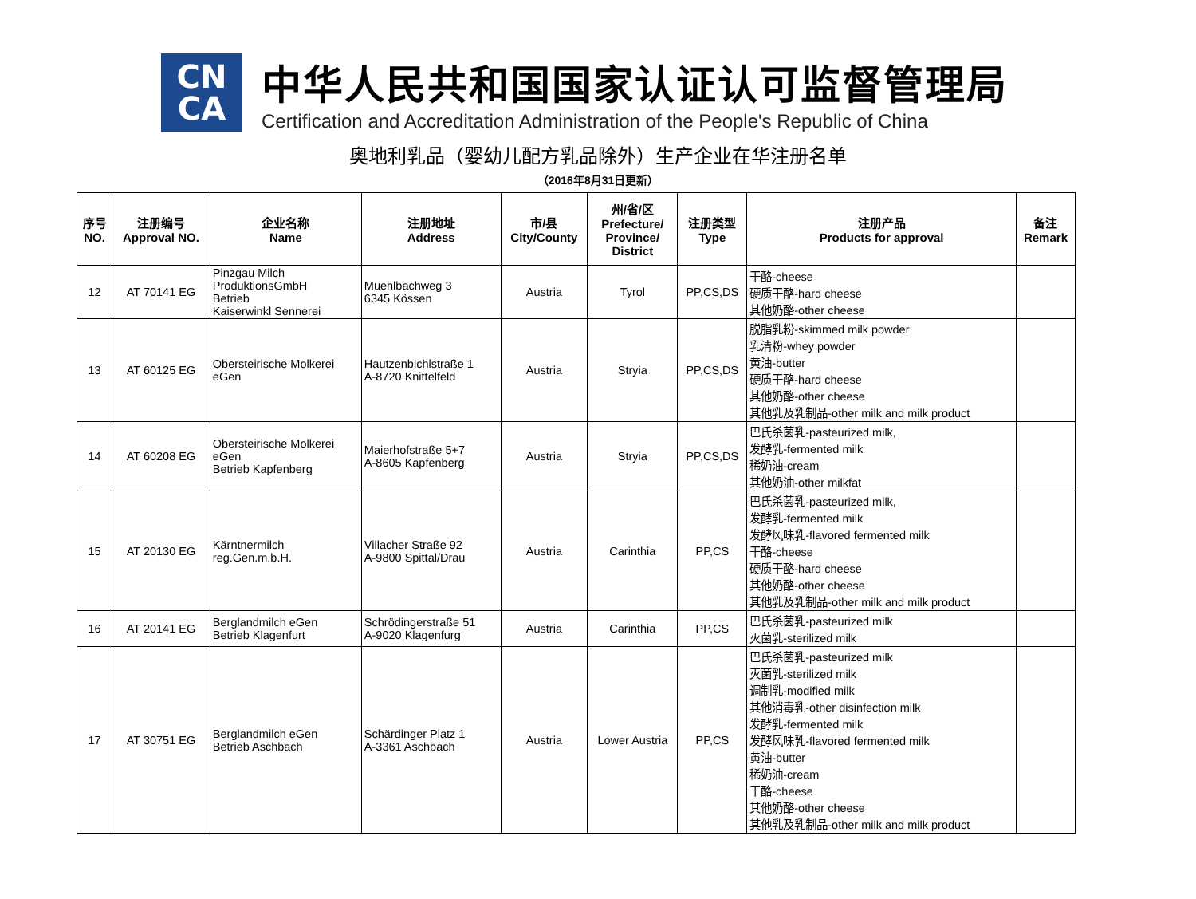CN
CA
中华人民共和国国家认证认可监督管理局
Certification and Accreditation Administration of the People's Republic of China
奥地利乳品（婴幼儿配方乳品除外）生产企业在华注册名单
（2016年8月31日更新）
| 序号 NO. | 注册编号 Approval NO. | 企业名称 Name | 注册地址 Address | 市/县 City/County | 州/省/区 Prefecture/ Province/ District | 注册类型 Type | 注册产品 Products for approval | 备注 Remark |
| --- | --- | --- | --- | --- | --- | --- | --- | --- |
| 12 | AT 70141 EG | Pinzgau Milch ProduktionsGmbH Betrieb Kaiserwinkl Sennerei | Muehlbachweg 3 6345 Kössen | Austria | Tyrol | PP,CS,DS | 干酪-cheese 硬质干酪-hard cheese 其他奶酪-other cheese | |
| 13 | AT 60125 EG | Obersteirische Molkerei eGen | Hautzenbichlstraße 1 A-8720 Knittelfeld | Austria | Stryia | PP,CS,DS | 脱脂乳粉-skimmed milk powder 乳清粉-whey powder 黄油-butter 硬质干酪-hard cheese 其他奶酪-other cheese 其他乳及乳制品-other milk and milk product | |
| 14 | AT 60208 EG | Obersteirische Molkerei eGen Betrieb Kapfenberg | Maierhofstraße 5+7 A-8605 Kapfenberg | Austria | Stryia | PP,CS,DS | 巴氏杀菌乳-pasteurized milk, 发酵乳-fermented milk 稀奶油-cream 其他奶油-other milkfat | |
| 15 | AT 20130 EG | Kärntnermilch reg.Gen.m.b.H. | Villacher Straße 92 A-9800 Spittal/Drau | Austria | Carinthia | PP,CS | 巴氏杀菌乳-pasteurized milk, 发酵乳-fermented milk 发酵风味乳-flavored fermented milk 干酪-cheese 硬质干酪-hard cheese 其他奶酪-other cheese 其他乳及乳制品-other milk and milk product | |
| 16 | AT 20141 EG | Berglandmilch eGen Betrieb Klagenfurt | Schrödingerstraße 51 A-9020 Klagenfurg | Austria | Carinthia | PP,CS | 巴氏杀菌乳-pasteurized milk 灭菌乳-sterilized milk | |
| 17 | AT 30751 EG | Berglandmilch eGen Betrieb Aschbach | Schärdinger Platz 1 A-3361 Aschbach | Austria | Lower Austria | PP,CS | 巴氏杀菌乳-pasteurized milk 灭菌乳-sterilized milk 调制乳-modified milk 其他消毒乳-other disinfection milk 发酵乳-fermented milk 发酵风味乳-flavored fermented milk 黄油-butter 稀奶油-cream 干酪-cheese 其他奶酪-other cheese 其他乳及乳制品-other milk and milk product | |